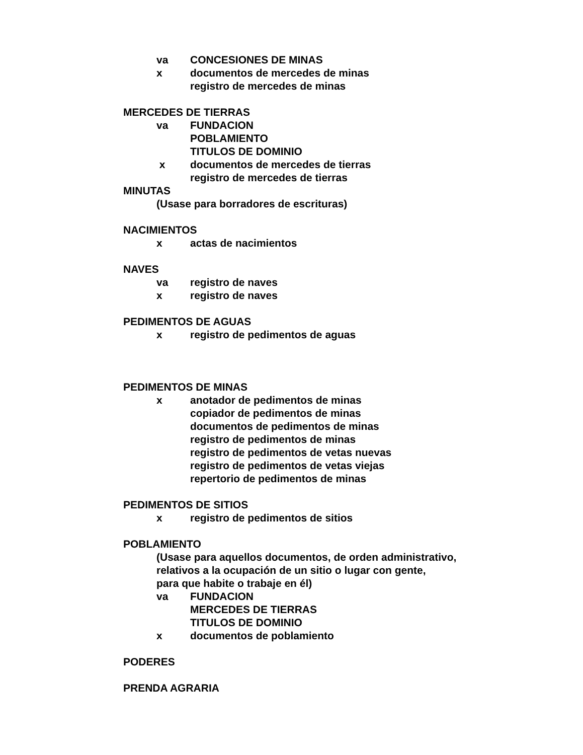va CONCESIONES DE MINAS
x documentos de mercedes de minas
registro de mercedes de minas
MERCEDES DE TIERRAS
va FUNDACION
POBLAMIENTO
TITULOS DE DOMINIO
x documentos de mercedes de tierras
registro de mercedes de tierras
MINUTAS
(Usase para borradores de escrituras)
NACIMIENTOS
x actas de nacimientos
NAVES
va registro de naves
x registro de naves
PEDIMENTOS DE AGUAS
x registro de pedimentos de aguas
PEDIMENTOS DE MINAS
x anotador de pedimentos de minas
copiador de pedimentos de minas
documentos de pedimentos de minas
registro de pedimentos de minas
registro de pedimentos de vetas nuevas
registro de pedimentos de vetas viejas
repertorio de pedimentos de minas
PEDIMENTOS DE SITIOS
x registro de pedimentos de sitios
POBLAMIENTO
(Usase para aquellos documentos, de orden administrativo,
relativos a la ocupación de un sitio o lugar con gente,
para que habite o trabaje en él)
va FUNDACION
MERCEDES DE TIERRAS
TITULOS DE DOMINIO
x documentos de poblamiento
PODERES
PRENDA AGRARIA